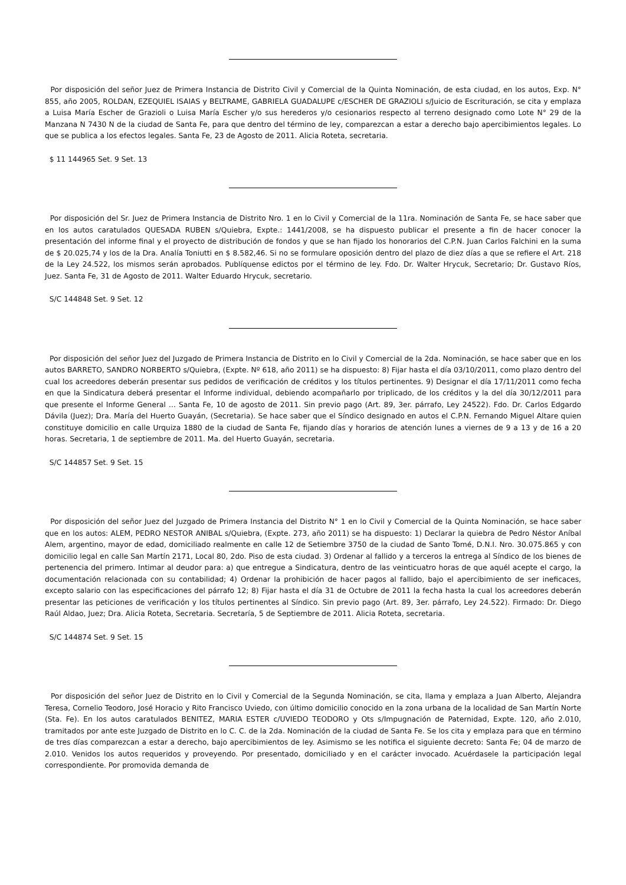Por disposición del señor Juez de Primera Instancia de Distrito Civil y Comercial de la Quinta Nominación, de esta ciudad, en los autos, Exp. N° 855, año 2005, ROLDAN, EZEQUIEL ISAIAS y BELTRAME, GABRIELA GUADALUPE c/ESCHER DE GRAZIOLI s/Juicio de Escrituración, se cita y emplaza a Luisa María Escher de Grazioli o Luisa María Escher y/o sus herederos y/o cesionarios respecto al terreno designado como Lote N° 29 de la Manzana N 7430 N de la ciudad de Santa Fe, para que dentro del término de ley, comparezcan a estar a derecho bajo apercibimientos legales. Lo que se publica a los efectos legales. Santa Fe, 23 de Agosto de 2011. Alicia Roteta, secretaria.
$ 11 144965 Set. 9 Set. 13
Por disposición del Sr. Juez de Primera Instancia de Distrito Nro. 1 en lo Civil y Comercial de la 11ra. Nominación de Santa Fe, se hace saber que en los autos caratulados QUESADA RUBEN s/Quiebra, Expte.: 1441/2008, se ha dispuesto publicar el presente a fin de hacer conocer la presentación del informe final y el proyecto de distribución de fondos y que se han fijado los honorarios del C.P.N. Juan Carlos Falchini en la suma de $ 20.025,74 y los de la Dra. Analía Toniutti en $ 8.582,46. Si no se formulare oposición dentro del plazo de diez días a que se refiere el Art. 218 de la Ley 24.522, los mismos serán aprobados. Publíquense edictos por el término de ley. Fdo. Dr. Walter Hrycuk, Secretario; Dr. Gustavo Ríos, Juez. Santa Fe, 31 de Agosto de 2011. Walter Eduardo Hrycuk, secretario.
S/C 144848 Set. 9 Set. 12
Por disposición del señor Juez del Juzgado de Primera Instancia de Distrito en lo Civil y Comercial de la 2da. Nominación, se hace saber que en los autos BARRETO, SANDRO NORBERTO s/Quiebra, (Expte. Nº 618, año 2011) se ha dispuesto: 8) Fijar hasta el día 03/10/2011, como plazo dentro del cual los acreedores deberán presentar sus pedidos de verificación de créditos y los títulos pertinentes. 9) Designar el día 17/11/2011 como fecha en que la Sindicatura deberá presentar el Informe individual, debiendo acompañarlo por triplicado, de los créditos y la del día 30/12/2011 para que presente el Informe General ... Santa Fe, 10 de agosto de 2011. Sin previo pago (Art. 89, 3er. párrafo, Ley 24522). Fdo. Dr. Carlos Edgardo Dávila (Juez); Dra. María del Huerto Guayán, (Secretaria). Se hace saber que el Síndico designado en autos el C.P.N. Fernando Miguel Altare quien constituye domicilio en calle Urquiza 1880 de la ciudad de Santa Fe, fijando días y horarios de atención lunes a viernes de 9 a 13 y de 16 a 20 horas. Secretaria, 1 de septiembre de 2011. Ma. del Huerto Guayán, secretaria.
S/C 144857 Set. 9 Set. 15
Por disposición del señor Juez del Juzgado de Primera Instancia del Distrito N° 1 en lo Civil y Comercial de la Quinta Nominación, se hace saber que en los autos: ALEM, PEDRO NESTOR ANIBAL s/Quiebra, (Expte. 273, año 2011) se ha dispuesto: 1) Declarar la quiebra de Pedro Néstor Aníbal Alem, argentino, mayor de edad, domiciliado realmente en calle 12 de Setiembre 3750 de la ciudad de Santo Tomé, D.N.I. Nro. 30.075.865 y con domicilio legal en calle San Martín 2171, Local 80, 2do. Piso de esta ciudad. 3) Ordenar al fallido y a terceros la entrega al Síndico de los bienes de pertenencia del primero. Intimar al deudor para: a) que entregue a Sindicatura, dentro de las veinticuatro horas de que aquél acepte el cargo, la documentación relacionada con su contabilidad; 4) Ordenar la prohibición de hacer pagos al fallido, bajo el apercibimiento de ser ineficaces, excepto salario con las especificaciones del párrafo 12; 8) Fijar hasta el día 31 de Octubre de 2011 la fecha hasta la cual los acreedores deberán presentar las peticiones de verificación y los títulos pertinentes al Síndico. Sin previo pago (Art. 89, 3er. párrafo, Ley 24.522). Firmado: Dr. Diego Raúl Aldao, Juez; Dra. Alicia Roteta, Secretaria. Secretaría, 5 de Septiembre de 2011. Alicia Roteta, secretaria.
S/C 144874 Set. 9 Set. 15
Por disposición del señor Juez de Distrito en lo Civil y Comercial de la Segunda Nominación, se cita, llama y emplaza a Juan Alberto, Alejandra Teresa, Cornelio Teodoro, José Horacio y Rito Francisco Uviedo, con último domicilio conocido en la zona urbana de la localidad de San Martín Norte (Sta. Fe). En los autos caratulados BENITEZ, MARIA ESTER c/UVIEDO TEODORO y Ots s/Impugnación de Paternidad, Expte. 120, año 2.010, tramitados por ante este Juzgado de Distrito en lo C. C. de la 2da. Nominación de la ciudad de Santa Fe. Se los cita y emplaza para que en término de tres días comparezcan a estar a derecho, bajo apercibimientos de ley. Asimismo se les notifica el siguiente decreto: Santa Fe; 04 de marzo de 2.010. Venidos los autos requeridos y proveyendo. Por presentado, domiciliado y en el carácter invocado. Acuérdasele la participación legal correspondiente. Por promovida demanda de